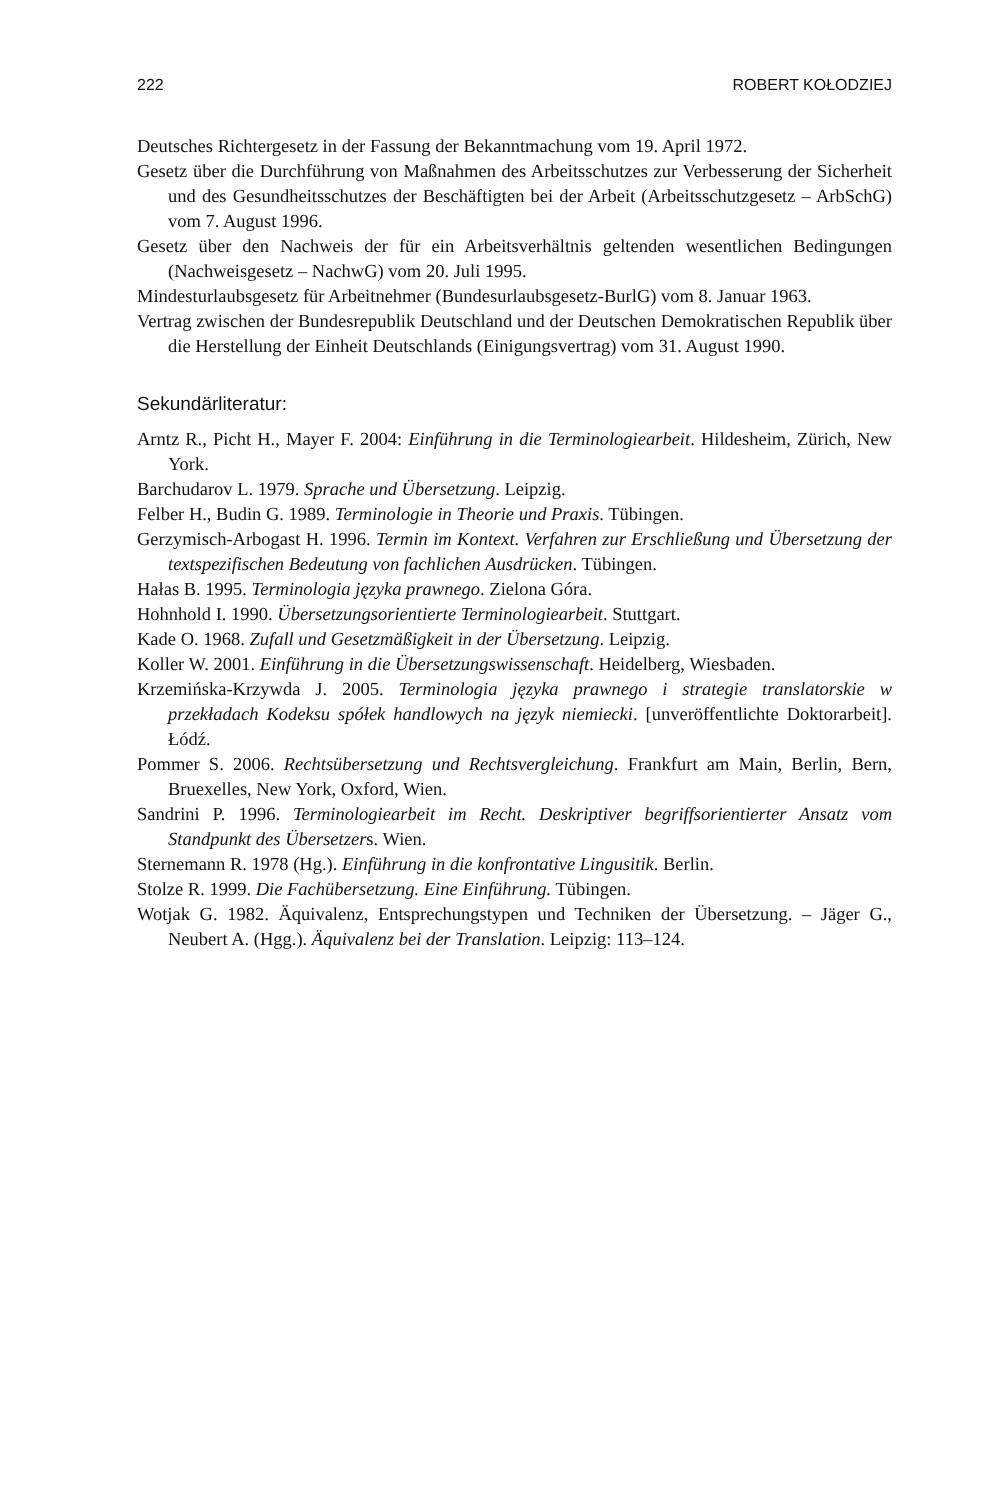222 ROBERT KOŁODZIEJ
Deutsches Richtergesetz in der Fassung der Bekanntmachung vom 19. April 1972.
Gesetz über die Durchführung von Maßnahmen des Arbeitsschutzes zur Verbesserung der Sicherheit und des Gesundheitsschutzes der Beschäftigten bei der Arbeit (Arbeitsschutzgesetz – ArbSchG) vom 7. August 1996.
Gesetz über den Nachweis der für ein Arbeitsverhältnis geltenden wesentlichen Bedingungen (Nachweisgesetz – NachwG) vom 20. Juli 1995.
Mindesturlaubsgesetz für Arbeitnehmer (Bundesurlaubsgesetz-BurlG) vom 8. Januar 1963.
Vertrag zwischen der Bundesrepublik Deutschland und der Deutschen Demokratischen Republik über die Herstellung der Einheit Deutschlands (Einigungsvertrag) vom 31. August 1990.
Sekundärliteratur:
Arntz R., Picht H., Mayer F. 2004: Einführung in die Terminologiearbeit. Hildesheim, Zürich, New York.
Barchudarov L. 1979. Sprache und Übersetzung. Leipzig.
Felber H., Budin G. 1989. Terminologie in Theorie und Praxis. Tübingen.
Gerzymisch-Arbogast H. 1996. Termin im Kontext. Verfahren zur Erschließung und Übersetzung der textspezifischen Bedeutung von fachlichen Ausdrücken. Tübingen.
Hałas B. 1995. Terminologia języka prawnego. Zielona Góra.
Hohnhold I. 1990. Übersetzungsorientierte Terminologiearbeit. Stuttgart.
Kade O. 1968. Zufall und Gesetzmäßigkeit in der Übersetzung. Leipzig.
Koller W. 2001. Einführung in die Übersetzungswissenschaft. Heidelberg, Wiesbaden.
Krzemińska-Krzywda J. 2005. Terminologia języka prawnego i strategie translatorskie w przekładach Kodeksu spółek handlowych na język niemiecki. [unveröffentlichte Doktorarbeit]. Łódź.
Pommer S. 2006. Rechtsübersetzung und Rechtsvergleichung. Frankfurt am Main, Berlin, Bern, Bruexelles, New York, Oxford, Wien.
Sandrini P. 1996. Terminologiearbeit im Recht. Deskriptiver begriffsorientierter Ansatz vom Standpunkt des Übersetzers. Wien.
Sternemann R. 1978 (Hg.). Einführung in die konfrontative Lingusitik. Berlin.
Stolze R. 1999. Die Fachübersetzung. Eine Einführung. Tübingen.
Wotjak G. 1982. Äquivalenz, Entsprechungstypen und Techniken der Übersetzung. – Jäger G., Neubert A. (Hgg.). Äquivalenz bei der Translation. Leipzig: 113–124.